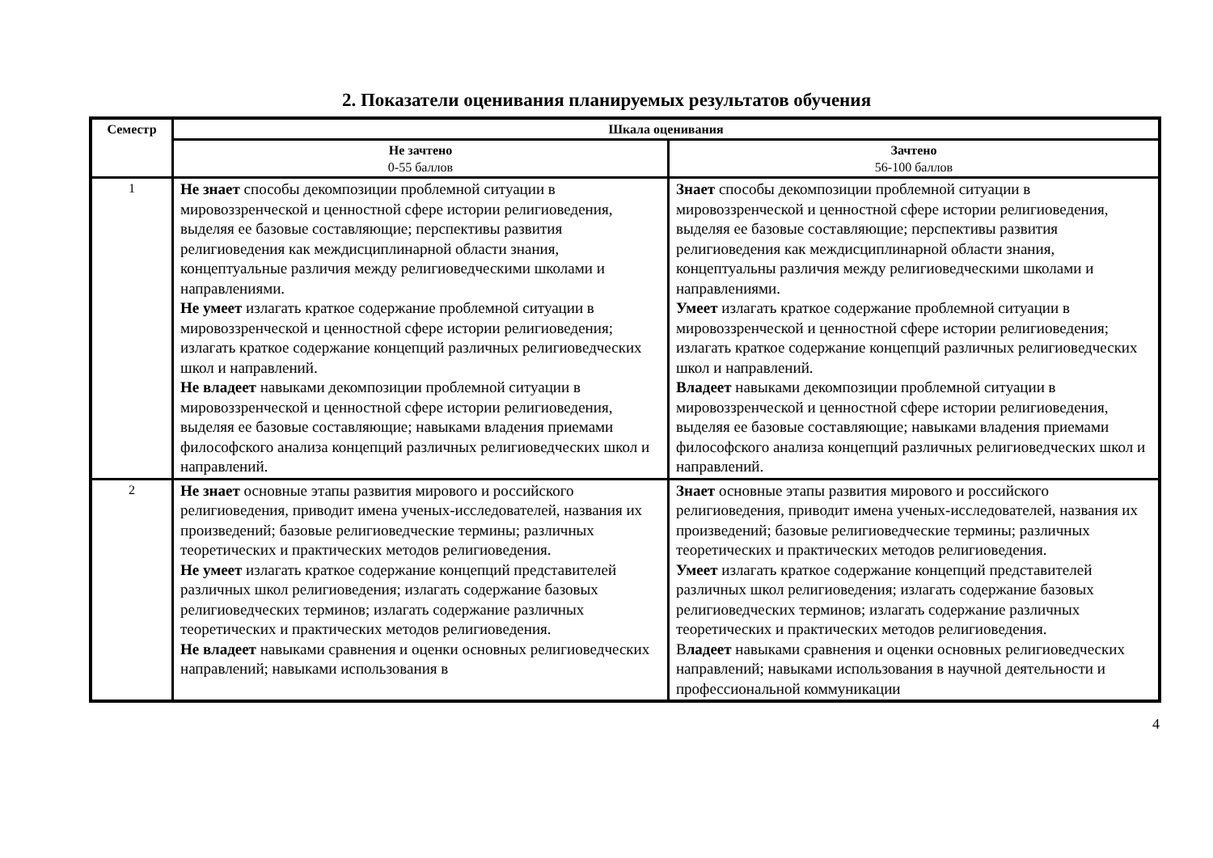2. Показатели оценивания планируемых результатов обучения
| Семестр | Шкала оценивания | |
| --- | --- | --- |
| | Не зачтено 0-55 баллов | Зачтено 56-100 баллов |
| 1 | Не знает способы декомпозиции проблемной ситуации в мировоззренческой и ценностной сфере истории религиоведения, выделяя ее базовые составляющие; перспективы развития религиоведения как междисциплинарной области знания, концептуальные различия между религиоведческими школами и направлениями. Не умеет излагать краткое содержание проблемной ситуации в мировоззренческой и ценностной сфере истории религиоведения; излагать краткое содержание концепций различных религиоведческих школ и направлений. Не владеет навыками декомпозиции проблемной ситуации в мировоззренческой и ценностной сфере истории религиоведения, выделяя ее базовые составляющие; навыками владения приемами философского анализа концепций различных религиоведческих школ и направлений. | Знает способы декомпозиции проблемной ситуации в мировоззренческой и ценностной сфере истории религиоведения, выделяя ее базовые составляющие; перспективы развития религиоведения как междисциплинарной области знания, концептуальны различия между религиоведческими школами и направлениями. Умеет излагать краткое содержание проблемной ситуации в мировоззренческой и ценностной сфере истории религиоведения; излагать краткое содержание концепций различных религиоведческих школ и направлений. Владеет навыками декомпозиции проблемной ситуации в мировоззренческой и ценностной сфере истории религиоведения, выделяя ее базовые составляющие; навыками владения приемами философского анализа концепций различных религиоведческих школ и направлений. |
| 2 | Не знает основные этапы развития мирового и российского религиоведения, приводит имена ученых-исследователей, названия их произведений; базовые религиоведческие термины; различных теоретических и практических методов религиоведения. Не умеет излагать краткое содержание концепций представителей различных школ религиоведения; излагать содержание базовых религиоведческих терминов; излагать содержание различных теоретических и практических методов религиоведения. Не владеет навыками сравнения и оценки основных религиоведческих направлений; навыками использования в | Знает основные этапы развития мирового и российского религиоведения, приводит имена ученых-исследователей, названия их произведений; базовые религиоведческие термины; различных теоретических и практических методов религиоведения. Умеет излагать краткое содержание концепций представителей различных школ религиоведения; излагать содержание базовых религиоведческих терминов; излагать содержание различных теоретических и практических методов религиоведения. В ладеет навыками сравнения и оценки основных религиоведческих направлений; навыками использования в научной деятельности и профессиональной коммуникации |
4